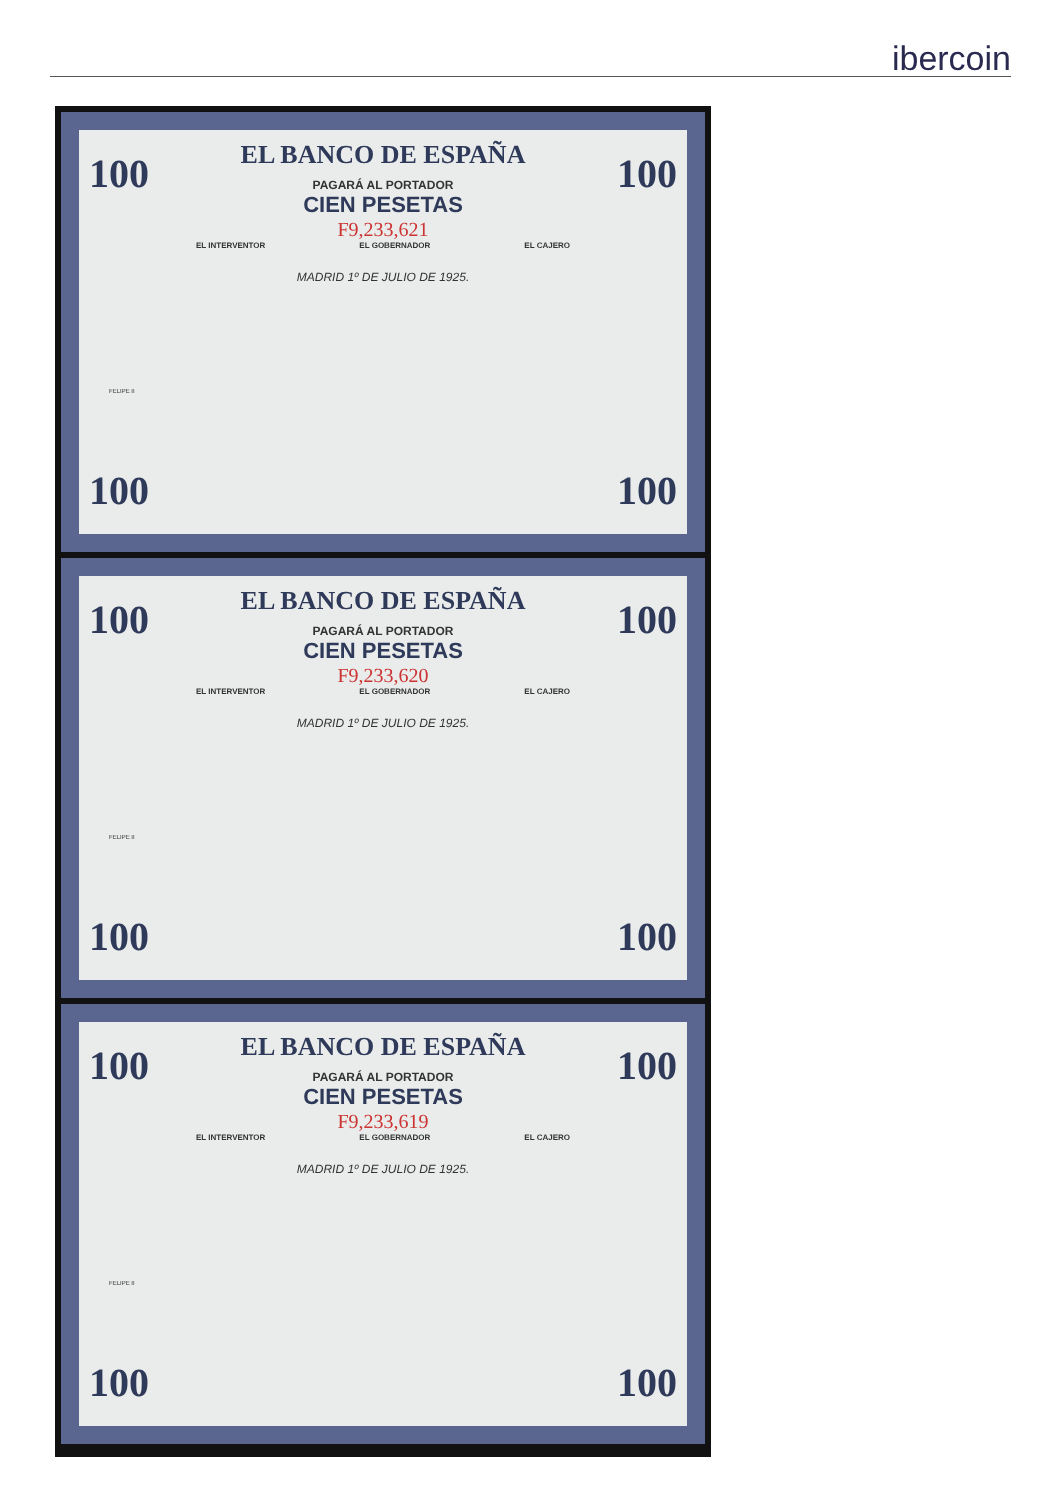ibercoin
100 100
EL BANCO DE ESPAÑA
PAGARÁ AL PORTADOR
CIEN PESETAS
F9,233,621
EL INTERVENTOR EL GOBERNADOR EL CAJERO
MADRID 1º DE JULIO DE 1925.
FELIPE II
100 100
100 100
EL BANCO DE ESPAÑA
PAGARÁ AL PORTADOR
CIEN PESETAS
F9,233,620
EL INTERVENTOR EL GOBERNADOR EL CAJERO
MADRID 1º DE JULIO DE 1925.
FELIPE II
100 100
100 100
EL BANCO DE ESPAÑA
PAGARÁ AL PORTADOR
CIEN PESETAS
F9,233,619
EL INTERVENTOR EL GOBERNADOR EL CAJERO
MADRID 1º DE JULIO DE 1925.
FELIPE II
100 100